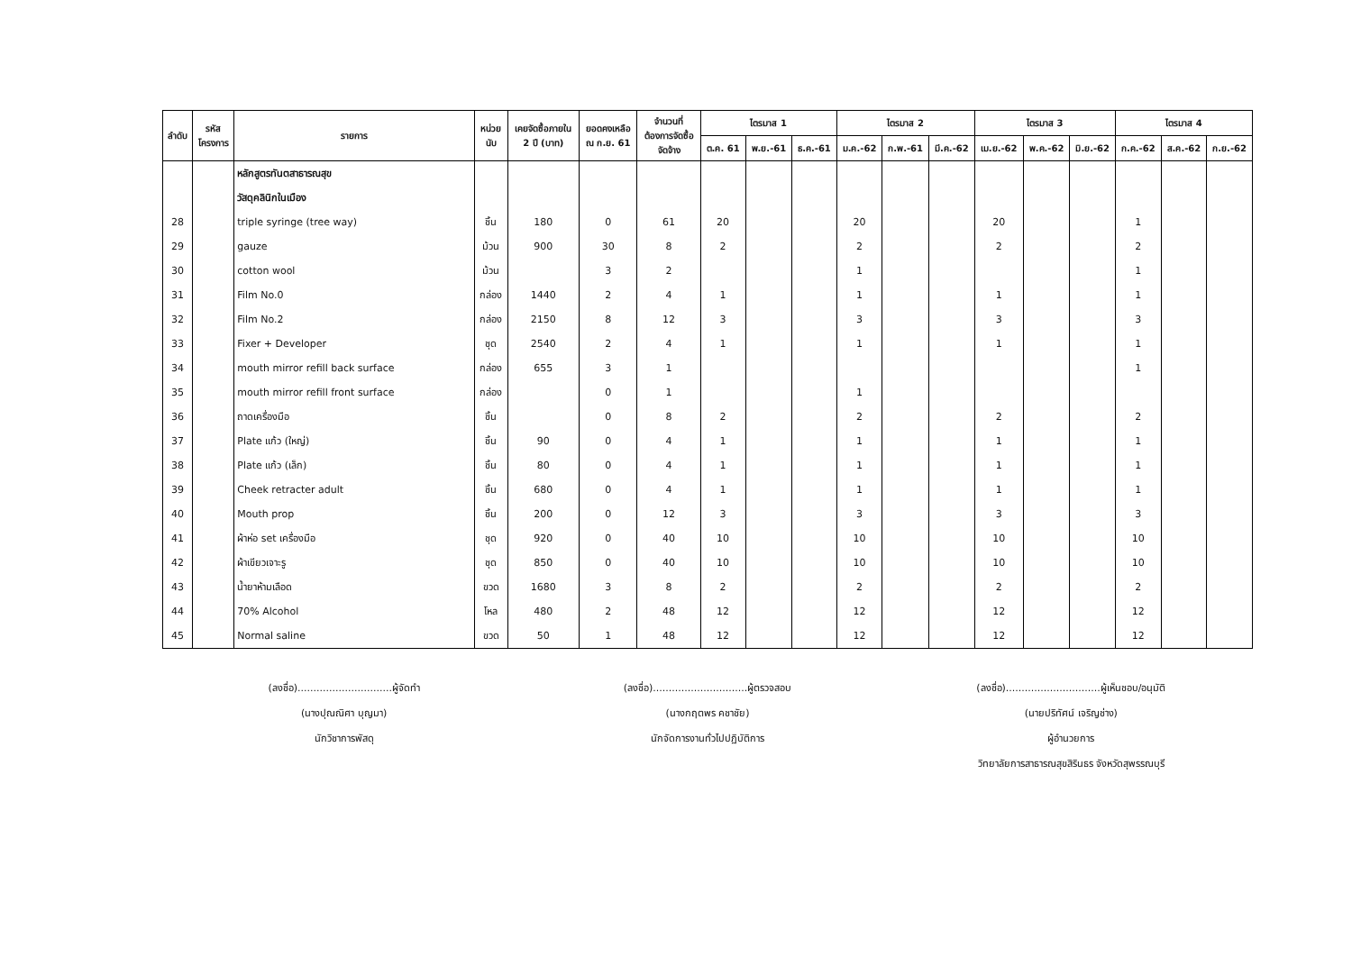| ลำดับ | รหัส โครงการ | รายการ | หน่วย นับ | เคยจัดซื้อภายใน 2 ปี (บาท) | ยอดคงเหลือ ณ ก.ย. 61 | จำนวนที่ ต้องการจัดซื้อ จัดจ้าง | ไตรมาส 1 | | | ไตรมาส 2 | | | ไตรมาส 3 | | | ไตรมาส 4 | | |
| --- | --- | --- | --- | --- | --- | --- | --- | --- | --- | --- | --- | --- | --- | --- | --- | --- | --- | --- |
| | | | | | | | ต.ค. 61 | พ.ย.-61 | ธ.ค.-61 | ม.ค.-62 | ก.พ.-61 | มี.ค.-62 | เม.ย.-62 | พ.ค.-62 | มิ.ย.-62 | ก.ค.-62 | ส.ค.-62 | ก.ย.-62 |
| | | หลักสูตรทันตสาธารณสุข | | | | | | | | | | | | | | | | |
| | | วัสดุคลินิกในเมือง | | | | | | | | | | | | | | | | |
| 28 | | triple syringe (tree way) | ชิ้น | 180 | 0 | 61 | 20 | | | 20 | | | 20 | | | 1 | | |
| 29 | | gauze | ม้วน | 900 | 30 | 8 | 2 | | | 2 | | | 2 | | | 2 | | |
| 30 | | cotton wool | ม้วน | | 3 | 2 | | | | 1 | | | | | | 1 | | |
| 31 | | Film No.0 | กล่อง | 1440 | 2 | 4 | 1 | | | 1 | | | 1 | | | 1 | | |
| 32 | | Film No.2 | กล่อง | 2150 | 8 | 12 | 3 | | | 3 | | | 3 | | | 3 | | |
| 33 | | Fixer + Developer | ชุด | 2540 | 2 | 4 | 1 | | | 1 | | | 1 | | | 1 | | |
| 34 | | mouth mirror refill back surface | กล่อง | 655 | 3 | 1 | | | | | | | | | | 1 | | |
| 35 | | mouth mirror refill front surface | กล่อง | | 0 | 1 | | | | 1 | | | | | | | | |
| 36 | | ถาดเครื่องมือ | ชิ้น | | 0 | 8 | 2 | | | 2 | | | 2 | | | 2 | | |
| 37 | | Plate แก้ว (ใหญ่) | ชิ้น | 90 | 0 | 4 | 1 | | | 1 | | | 1 | | | 1 | | |
| 38 | | Plate แก้ว (เล็ก) | ชิ้น | 80 | 0 | 4 | 1 | | | 1 | | | 1 | | | 1 | | |
| 39 | | Cheek retracter adult | ชิ้น | 680 | 0 | 4 | 1 | | | 1 | | | 1 | | | 1 | | |
| 40 | | Mouth prop | ชิ้น | 200 | 0 | 12 | 3 | | | 3 | | | 3 | | | 3 | | |
| 41 | | ผ้าห่อ set เครื่องมือ | ชุด | 920 | 0 | 40 | 10 | | | 10 | | | 10 | | | 10 | | |
| 42 | | ผ้าเขียวเจาะรู | ชุด | 850 | 0 | 40 | 10 | | | 10 | | | 10 | | | 10 | | |
| 43 | | น้ำยาห้ามเลือด | ขวด | 1680 | 3 | 8 | 2 | | | 2 | | | 2 | | | 2 | | |
| 44 | | 70% Alcohol | โหล | 480 | 2 | 48 | 12 | | | 12 | | | 12 | | | 12 | | |
| 45 | | Normal saline | ขวด | 50 | 1 | 48 | 12 | | | 12 | | | 12 | | | 12 | | |
(ลงชื่อ)..............................ผู้จัดทำ
(นางปุณณิศา บุญมา)
นักวิชาการพัสดุ
(ลงชื่อ)..............................ผู้ตรวจสอบ
(นางกฤตพร คชาชัย)
นักจัดการงานทั่วไปปฏิบัติการ
(ลงชื่อ)..............................ผู้เห็นชอบ/อนุมัติ
(นายปริทัศน์ เจริญช่าง)
ผู้อำนวยการ
วิทยาลัยการสาธารณสุขสิรินธร จังหวัดสุพรรณบุรี